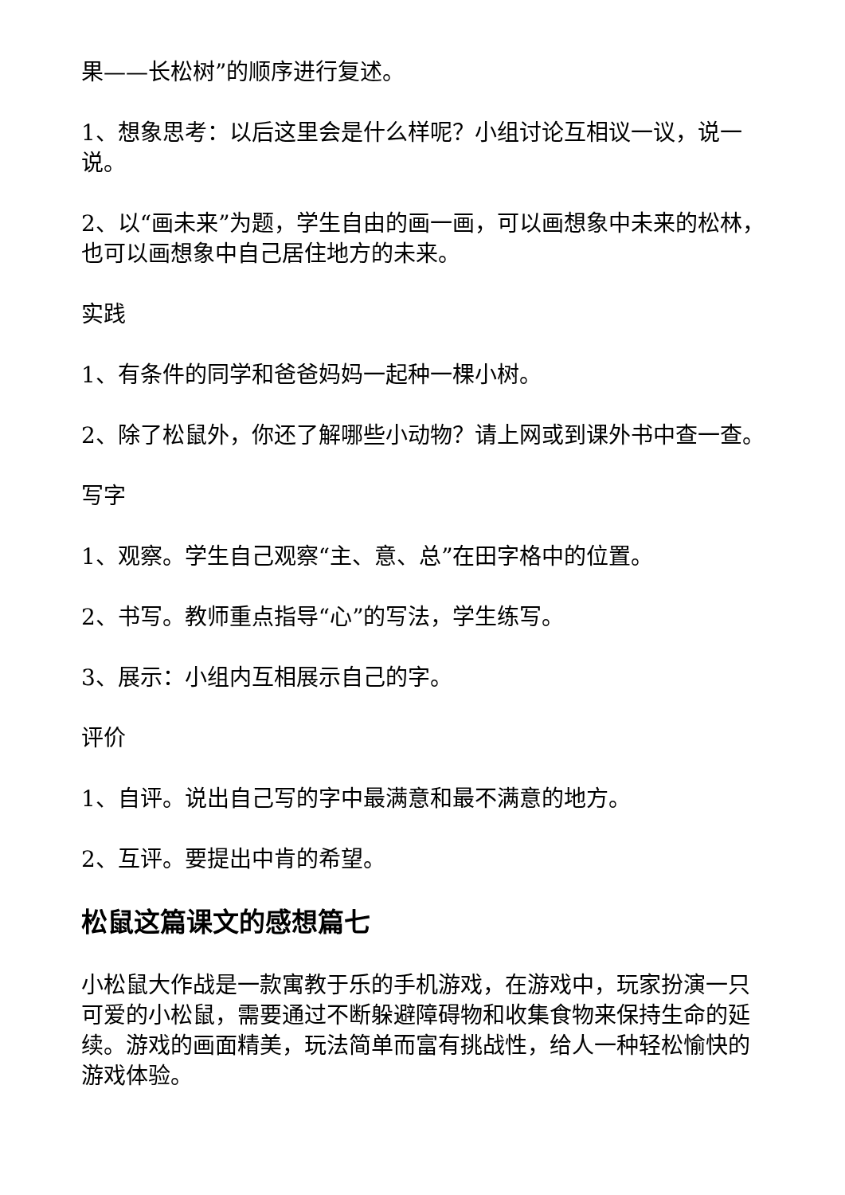果——长松树”的顺序进行复述。
1、想象思考：以后这里会是什么样呢？小组讨论互相议一议，说一说。
2、以“画未来”为题，学生自由的画一画，可以画想象中未来的松林，也可以画想象中自己居住地方的未来。
实践
1、有条件的同学和爸爸妈妈一起种一棵小树。
2、除了松鼠外，你还了解哪些小动物？请上网或到课外书中查一查。
写字
1、观察。学生自己观察“主、意、总”在田字格中的位置。
2、书写。教师重点指导“心”的写法，学生练写。
3、展示：小组内互相展示自己的字。
评价
1、自评。说出自己写的字中最满意和最不满意的地方。
2、互评。要提出中肯的希望。
松鼠这篇课文的感想篇七
小松鼠大作战是一款寓教于乐的手机游戏，在游戏中，玩家扮演一只可爱的小松鼠，需要通过不断躲避障碍物和收集食物来保持生命的延续。游戏的画面精美，玩法简单而富有挑战性，给人一种轻松愉快的游戏体验。